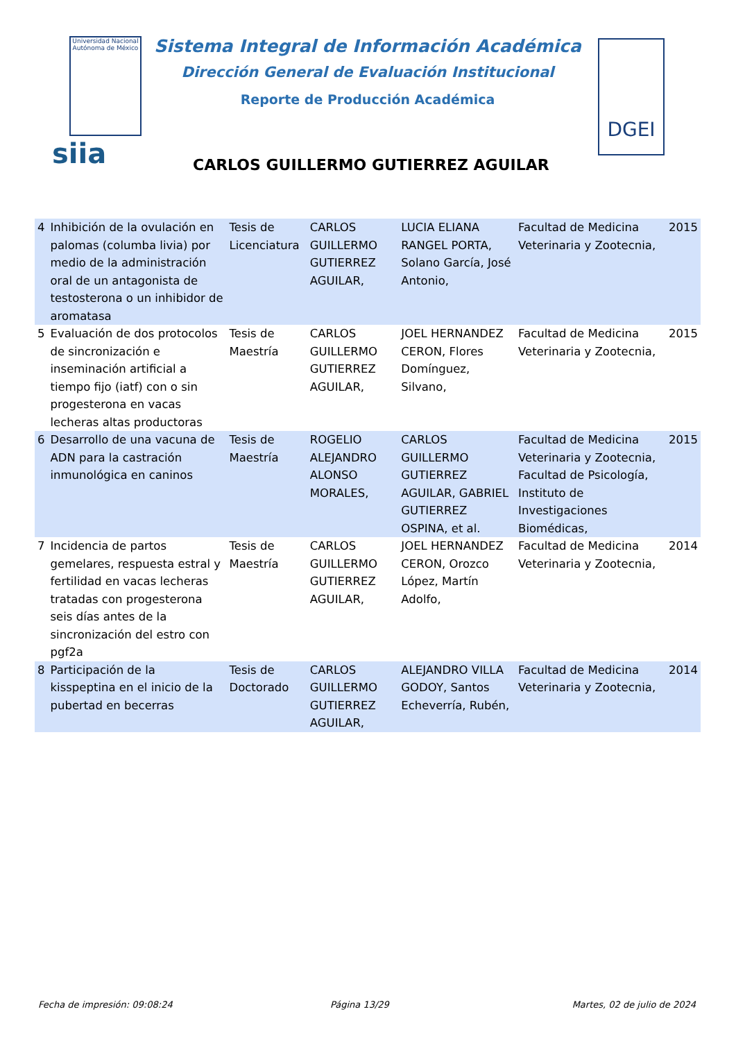Universidad Nacional Autónoma de México
Sistema Integral de Información Académica
Dirección General de Evaluación Institucional
Reporte de Producción Académica
siia
DGEI
CARLOS GUILLERMO GUTIERREZ AGUILAR
| 4 | Inhibición de la ovulación en palomas (columba livia) por medio de la administración oral de un antagonista de testosterona o un inhibidor de aromatasa | Tesis de Licenciatura | CARLOS GUILLERMO GUTIERREZ AGUILAR, | LUCIA ELIANA RANGEL PORTA, Solano García, José Antonio, | Facultad de Medicina Veterinaria y Zootecnia, | 2015 |
| 5 | Evaluación de dos protocolos de sincronización e inseminación artificial a tiempo fijo (iatf) con o sin progesterona en vacas lecheras altas productoras | Tesis de Maestría | CARLOS GUILLERMO GUTIERREZ AGUILAR, | JOEL HERNANDEZ CERON, Flores Domínguez, Silvano, | Facultad de Medicina Veterinaria y Zootecnia, | 2015 |
| 6 | Desarrollo de una vacuna de ADN para la castración inmunológica en caninos | Tesis de Maestría | ROGELIO ALEJANDRO ALONSO MORALES, | CARLOS GUILLERMO GUTIERREZ AGUILAR, GABRIEL GUTIERREZ OSPINA, et al. | Facultad de Medicina Veterinaria y Zootecnia, Facultad de Psicología, Instituto de Investigaciones Biomédicas, | 2015 |
| 7 | Incidencia de partos gemelares, respuesta estral y fertilidad en vacas lecheras tratadas con progesterona seis días antes de la sincronización del estro con pgf2a | Tesis de Maestría | CARLOS GUILLERMO GUTIERREZ AGUILAR, | JOEL HERNANDEZ CERON, Orozco López, Martín Adolfo, | Facultad de Medicina Veterinaria y Zootecnia, | 2014 |
| 8 | Participación de la kisspeptina en el inicio de la pubertad en becerras | Tesis de Doctorado | CARLOS GUILLERMO GUTIERREZ AGUILAR, | ALEJANDRO VILLA GODOY, Santos Echeverría, Rubén, | Facultad de Medicina Veterinaria y Zootecnia, | 2014 |
Fecha de impresión: 09:08:24 Página 13/29 Martes, 02 de julio de 2024